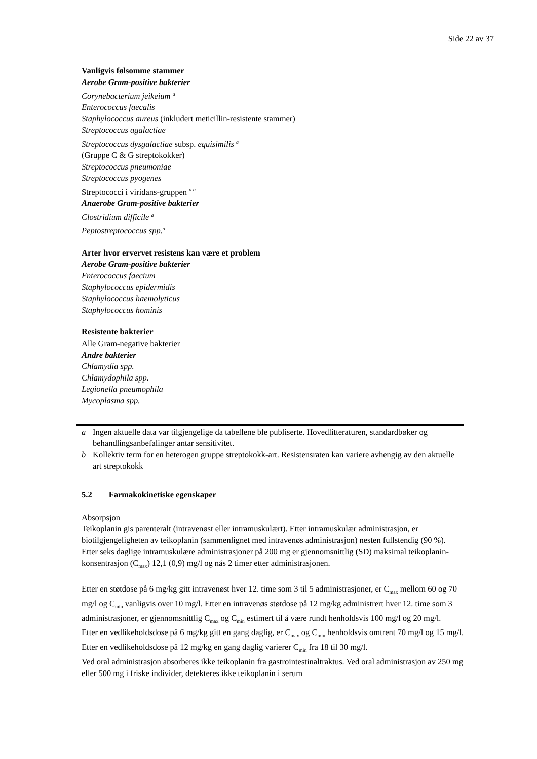Side 22 av 37
| Vanligvis følsomme stammer Aerobe Gram-positive bakterier Corynebacterium jeikeium <sup>a</sup> Enterococcus faecalis Staphylococcus aureus (inkludert meticillin-resistente stammer) Streptococcus agalactiae Streptococcus dysgalactiae subsp. equisimilis <sup>a</sup> (Gruppe C & G streptokokker) Streptococcus pneumoniae Streptococcus pyogenes Streptococci i viridans-gruppen <sup>a b</sup> Anaerobe Gram-positive bakterier Clostridium difficile <sup>a</sup> Peptostreptococcus spp.<sup>a</sup> |
| Arter hvor ervervet resistens kan være et problem Aerobe Gram-positive bakterier Enterococcus faecium Staphylococcus epidermidis Staphylococcus haemolyticus Staphylococcus hominis |
| Resistente bakterier Alle Gram-negative bakterier Andre bakterier Chlamydia spp. Chlamydophila spp. Legionella pneumophila Mycoplasma spp. |
a Ingen aktuelle data var tilgjengelige da tabellene ble publiserte. Hovedlitteraturen, standardbøker og behandlingsanbefalinger antar sensitivitet.
b Kollektiv term for en heterogen gruppe streptokokk-art. Resistensraten kan variere avhengig av den aktuelle art streptokokk
5.2 Farmakokinetiske egenskaper
Absorpsjon
Teikoplanin gis parenteralt (intravenøst eller intramuskulært). Etter intramuskulær administrasjon, er biotilgjengeligheten av teikoplanin (sammenlignet med intravenøs administrasjon) nesten fullstendig (90 %). Etter seks daglige intramuskulære administrasjoner på 200 mg er gjennomsnittlig (SD) maksimal teikoplanin-konsentrasjon (C<sub>max</sub>) 12,1 (0,9) mg/l og nås 2 timer etter administrasjonen.
Etter en støtdose på 6 mg/kg gitt intravenøst hver 12. time som 3 til 5 administrasjoner, er C<sub>max</sub> mellom 60 og 70 mg/l og C<sub>min</sub> vanligvis over 10 mg/l. Etter en intravenøs støtdose på 12 mg/kg administrert hver 12. time som 3 administrasjoner, er gjennomsnittlig C<sub>max</sub> og C<sub>min</sub> estimert til å være rundt henholdsvis 100 mg/l og 20 mg/l.
Etter en vedlikeholdsdose på 6 mg/kg gitt en gang daglig, er C<sub>max</sub> og C<sub>min</sub> henholdsvis omtrent 70 mg/l og 15 mg/l. Etter en vedlikeholdsdose på 12 mg/kg en gang daglig varierer C<sub>min</sub> fra 18 til 30 mg/l.
Ved oral administrasjon absorberes ikke teikoplanin fra gastrointestinaltraktus. Ved oral administrasjon av 250 mg eller 500 mg i friske individer, detekteres ikke teikoplanin i serum